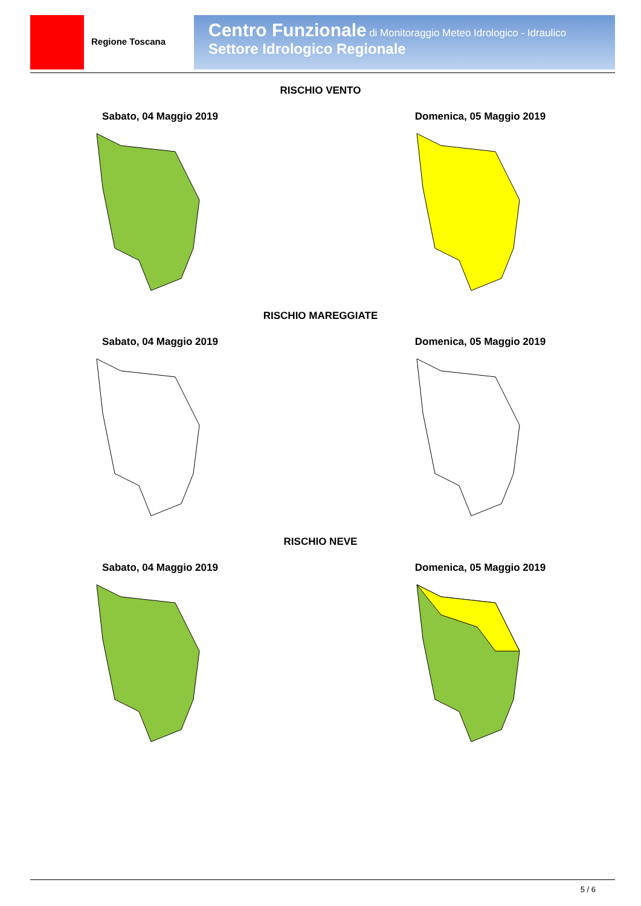Regione Toscana
Centro Funzionale di Monitoraggio Meteo Idrologico - Idraulico
Settore Idrologico Regionale
RISCHIO VENTO
Sabato, 04 Maggio 2019 Domenica, 05 Maggio 2019
RISCHIO MAREGGIATE
Sabato, 04 Maggio 2019 Domenica, 05 Maggio 2019
RISCHIO NEVE
Sabato, 04 Maggio 2019 Domenica, 05 Maggio 2019
5 / 6